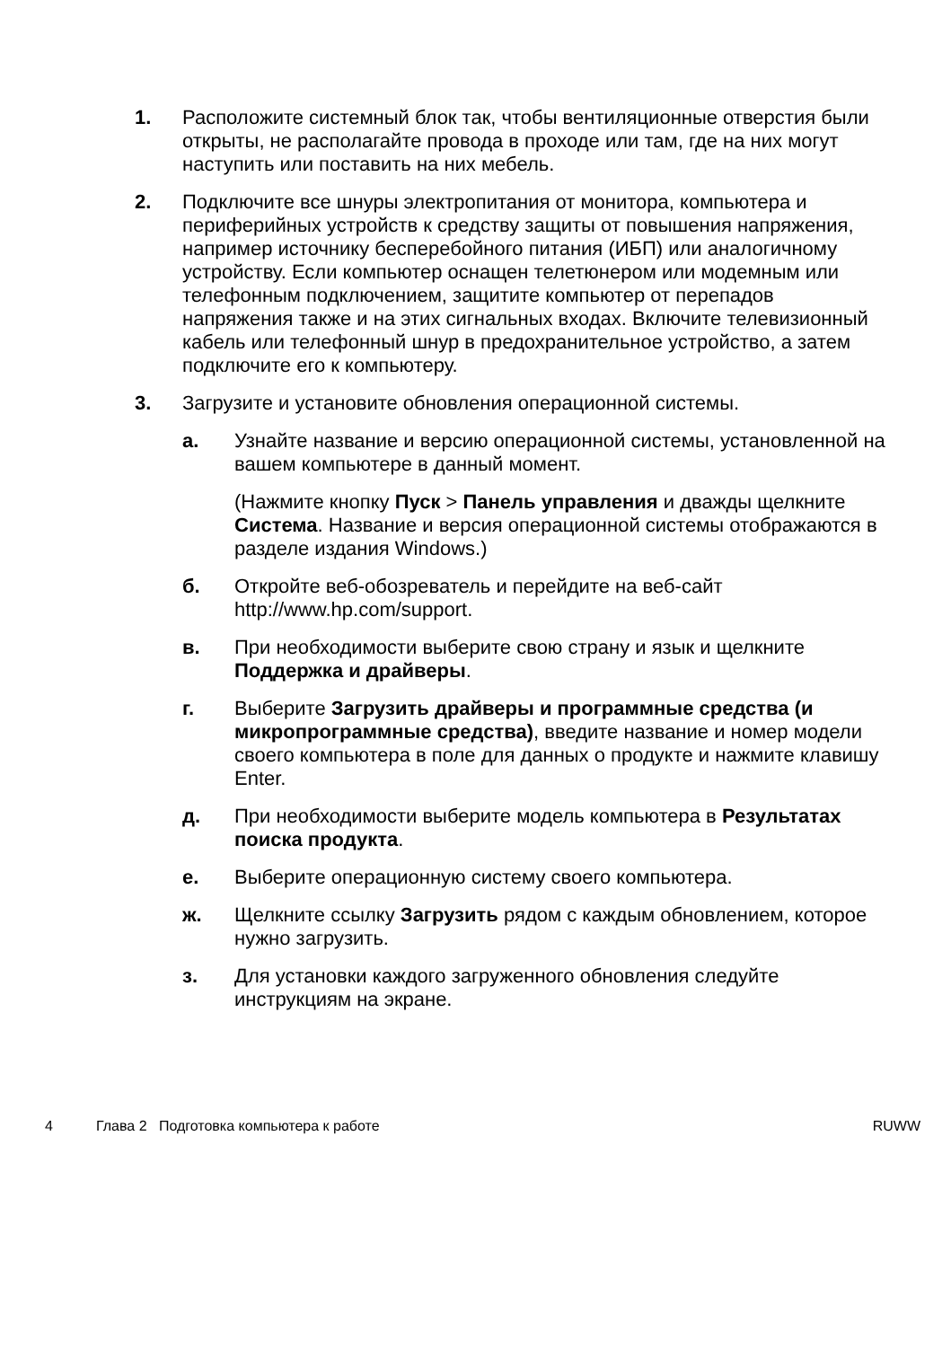1. Расположите системный блок так, чтобы вентиляционные отверстия были открыты, не располагайте провода в проходе или там, где на них могут наступить или поставить на них мебель.
2. Подключите все шнуры электропитания от монитора, компьютера и периферийных устройств к средству защиты от повышения напряжения, например источнику бесперебойного питания (ИБП) или аналогичному устройству. Если компьютер оснащен телетюнером или модемным или телефонным подключением, защитите компьютер от перепадов напряжения также и на этих сигнальных входах. Включите телевизионный кабель или телефонный шнур в предохранительное устройство, а затем подключите его к компьютеру.
3. Загрузите и установите обновления операционной системы.
а. Узнайте название и версию операционной системы, установленной на вашем компьютере в данный момент.
(Нажмите кнопку Пуск > Панель управления и дважды щелкните Система. Название и версия операционной системы отображаются в разделе издания Windows.)
б. Откройте веб-обозреватель и перейдите на веб-сайт http://www.hp.com/support.
в. При необходимости выберите свою страну и язык и щелкните Поддержка и драйверы.
г. Выберите Загрузить драйверы и программные средства (и микропрограммные средства), введите название и номер модели своего компьютера в поле для данных о продукте и нажмите клавишу Enter.
д. При необходимости выберите модель компьютера в Результатах поиска продукта.
е. Выберите операционную систему своего компьютера.
ж. Щелкните ссылку Загрузить рядом с каждым обновлением, которое нужно загрузить.
з. Для установки каждого загруженного обновления следуйте инструкциям на экране.
4 Глава 2 Подготовка компьютера к работе RUWW